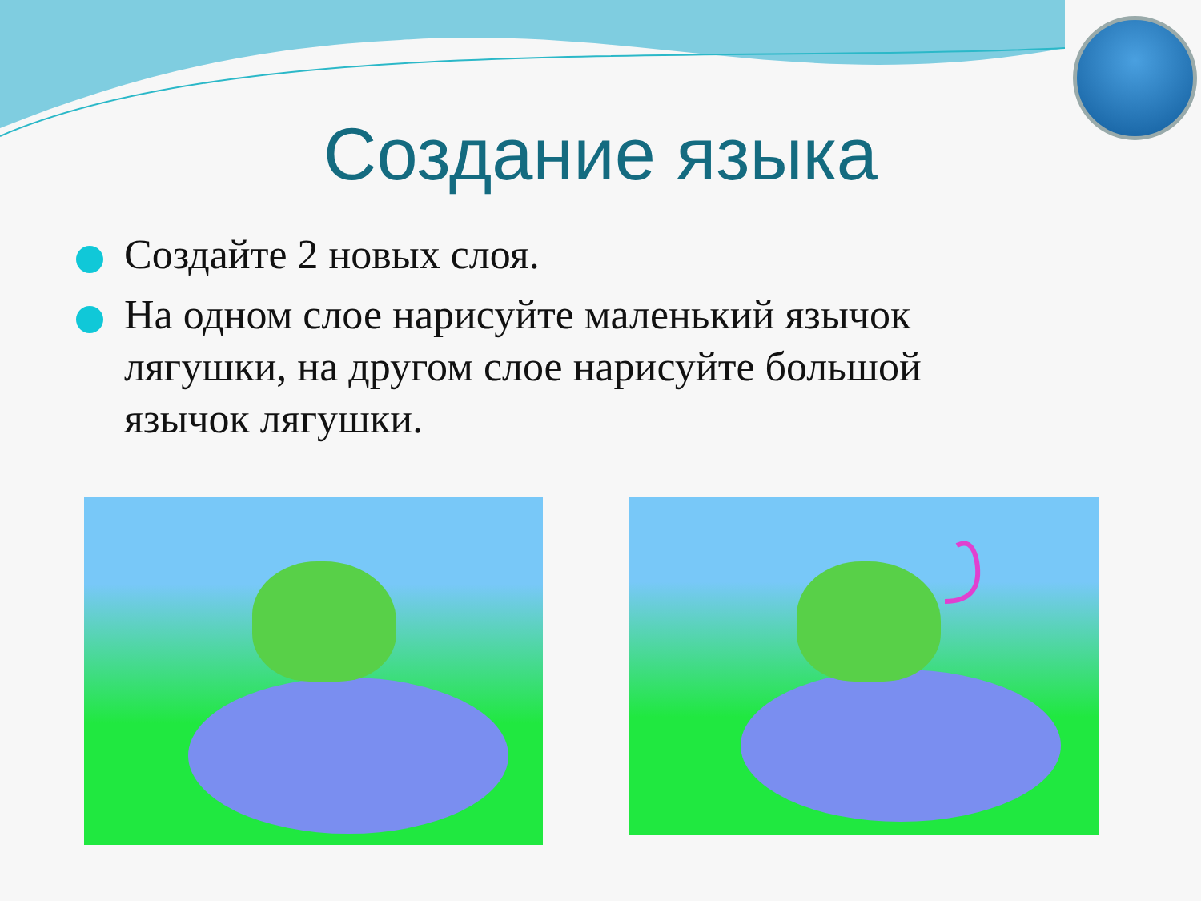Создание языка
Создайте 2 новых слоя.
На одном слое нарисуйте маленький язычок лягушки, на другом слое нарисуйте большой язычок лягушки.